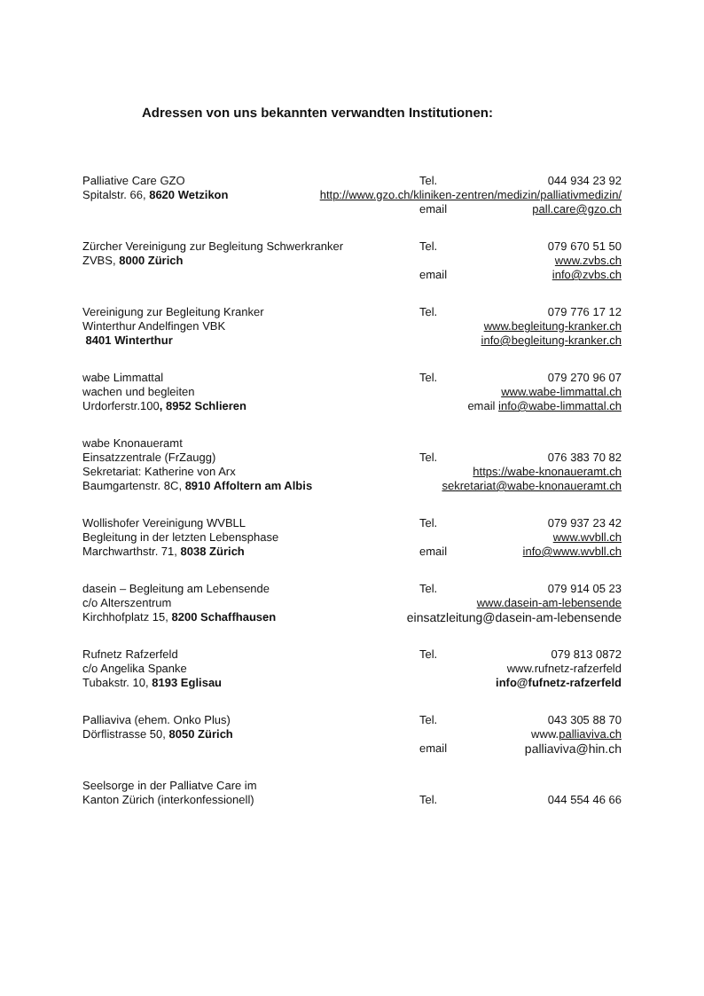Adressen von uns bekannten verwandten Institutionen:
Palliative Care GZO Tel. 044 934 23 92
Spitalstr. 66, 8620 Wetzikon http://www.gzo.ch/kliniken-zentren/medizin/palliativmedizin/
email pall.care@gzo.ch
Zürcher Vereinigung zur Begleitung Schwerkranker Tel. 079 670 51 50
ZVBS, 8000 Zürich www.zvbs.ch
email info@zvbs.ch
Vereinigung zur Begleitung Kranker Tel. 079 776 17 12
Winterthur Andelfingen VBK www.begleitung-kranker.ch
8401 Winterthur info@begleitung-kranker.ch
wabe Limmattal Tel. 079 270 96 07
wachen und begleiten www.wabe-limmattal.ch
Urdorferstr.100, 8952 Schlieren email info@wabe-limmattal.ch
wabe Knonaueramt
Einsatzzentrale (FrZaugg) Tel. 076 383 70 82
Sekretariat: Katherine von Arx https://wabe-knonaueramt.ch
Baumgartenstr. 8C, 8910 Affoltern am Albis sekretariat@wabe-knonaueramt.ch
Wollishofer Vereinigung WVBLL Tel. 079 937 23 42
Begleitung in der letzten Lebensphase www.wvbll.ch
Marchwarthstr. 71, 8038 Zürich email info@www.wvbll.ch
dasein – Begleitung am Lebensende Tel. 079 914 05 23
c/o Alterszentrum www.dasein-am-lebensende
Kirchhofplatz 15, 8200 Schaffhausen einsatzleitung@dasein-am-lebensende
Rufnetz Rafzerfeld Tel. 079 813 0872
c/o Angelika Spanke www.rufnetz-rafzerfeld
Tubakstr. 10, 8193 Eglisau info@fufnetz-rafzerfeld
Palliaviva (ehem. Onko Plus) Tel. 043 305 88 70
Dörflistrasse 50, 8050 Zürich www.palliaviva.ch
email palliaviva@hin.ch
Seelsorge in der Palliatve Care im
Kanton Zürich (interkonfessionell) Tel. 044 554 46 66